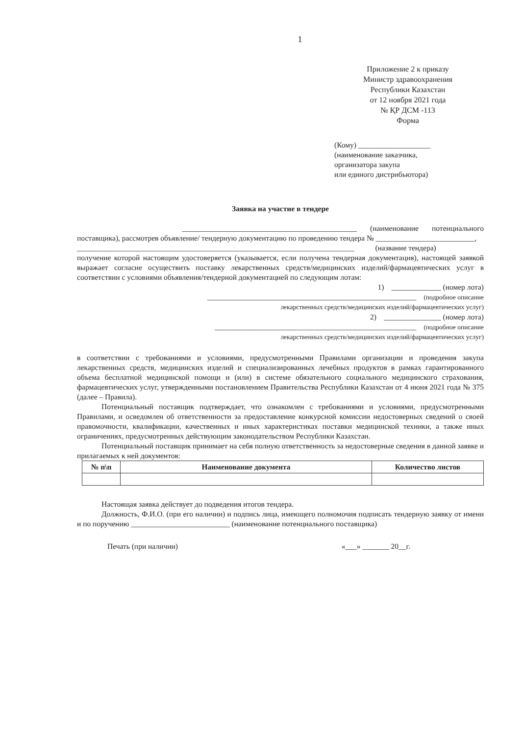1
Приложение 2 к приказу
Министр здравоохранения
Республики Казахстан
от 12 ноября 2021 года
№ ҚР ДСМ -113
Форма
(Кому) ___________________
(наименование заказчика,
организатора закупа
или единого дистрибьютора)
Заявка на участие в тендере
______________________________________________ (наименование потенциального
поставщика), рассмотрев объявление/ тендерную документацию по проведению тендера № __________________________,
_________________________________________________________________________ (название тендера)
получение которой настоящим удостоверяется (указывается, если получена тендерная документация), настоящей заявкой выражает согласие осуществить поставку лекарственных средств/медицинских изделий/фармацевтических услуг в соответствии с условиями объявления/тендерной документацией по следующим лотам:
1) _____________ (номер лота)
_______________________________________________________ (подробное описание
лекарственных средств/медицинских изделий/фармацевтических услуг)
2) _______________ (номер лота)
_____________________________________________________ (подробное описание
лекарственных средств/медицинских изделий/фармацевтических услуг)
в соответствии с требованиями и условиями, предусмотренными Правилами организации и проведения закупа лекарственных средств, медицинских изделий и специализированных лечебных продуктов в рамках гарантированного объема бесплатной медицинской помощи и (или) в системе обязательного социального медицинского страхования, фармацевтических услуг, утвержденными постановлением Правительства Республики Казахстан от 4 июня 2021 года № 375 (далее – Правила).
Потенциальный поставщик подтверждает, что ознакомлен с требованиями и условиями, предусмотренными Правилами, и осведомлен об ответственности за предоставление конкурсной комиссии недостоверных сведений о своей правомочности, квалификации, качественных и иных характеристиках поставки медицинской техники, а также иных ограничениях, предусмотренных действующим законодательством Республики Казахстан.
Потенциальный поставщик принимает на себя полную ответственность за недостоверные сведения в данной заявке и прилагаемых к ней документов:
| № п\п | Наименование документа | Количество листов |
| --- | --- | --- |
Настоящая заявка действует до подведения итогов тендера.
Должность, Ф.И.О. (при его наличии) и подпись лица, имеющего полномочия подписать тендерную заявку от имени и по поручению __________________________ (наименование потенциального поставщика)
Печать (при наличии) «___» _______ 20__г.